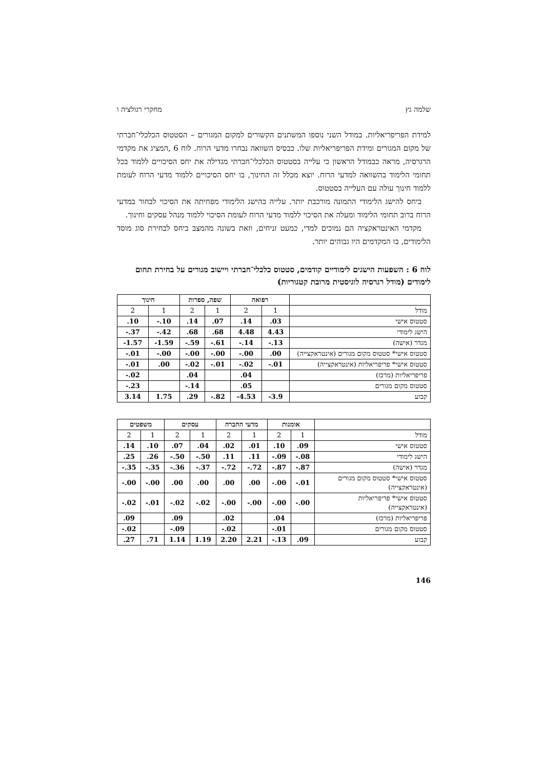שלמה גץ מחקרי רגולציה ו
למידת הפריפריאליות. במודל השני נוספו המשתנים הקשורים למקום המגורים – הסטטוס הכלכלי־חברתי של מקום המגורים ומידת הפריפריאליות שלו. כבסיס השוואה נבחרו מדעי הרוח. לוח 6 ,המציג את מקדמי הרגרסיה, מראה כבמודל הראשון כי עלייה בסטטוס הכלכלי־חברתי מגדילה את יחס הסיכויים ללמוד בכל תחומי הלימוד בהשוואה למדעי הרוח. יוצא מכלל זה החינוך, בו יחס הסיכויים ללמוד מדעי הרוח לעומת ללמוד חינוך עולה עם העלייה בסטטוס.
ביחס להישג הלימודי התמונה מורכבת יותר. עלייה בהישג הלימודי מפחיתה את הסיכוי לבחור במדעי הרוח ברוב תחומי הלימוד ומעלה את הסיכוי ללמוד מדעי הרוח לעומת הסיכוי ללמוד מנהל עסקים וחינוך.
מקדמי האינטראקציה הם נמוכים למדי, כמעט זניחים, וזאת בשונה מהמצב ביחס לבחירת סוג מוסד הלימודים, בו המקדמים היו גבוהים יותר.
לוח 6 : השפעות הישגים לימודיים קודמים, סטטוס כלכלי־חברתי ויישוב מגורים על בחירת תחום לימודים (מודל רגרסיה לוגיסטית מרובת קטגוריות)
| | רפואה | | שפה, ספרות | | חינוך | |
| --- | --- | --- | --- | --- | --- | --- |
| מודל | 1 | 2 | 1 | 2 | 1 | 2 |
| סטטוס אישי | .03 | .14 | .07 | .14 | -.10 | .10 |
| הישג לימודי | 4.43 | 4.48 | .68 | .68 | -.42 | -.37 |
| מגדר (אישה) | -.13 | -.14 | -.61 | -.59 | -1.59 | -1.57 |
| סטטוס אישי* סטטוס מקום מגורים (אינטראקצייה) | .00 | -.00 | -.00 | -.00 | -.00 | -.01 |
| סטטוס אישי* פריפריאליות (אינטראקצייה) | -.01 | -.02 | -.01 | -.02 | .00 | -.01 |
| פריפריאליות (מרכז) | | .04 | | .04 | | -.02 |
| סטטוס מקום מגורים | | .05 | | -.14 | | -.23 |
| קבוע | -3.9 | -4.53 | -.82 | .29 | 1.75 | 3.14 |
| | אומנות | | מדעי החברה | | עסקים | | משפטים | |
| --- | --- | --- | --- | --- | --- | --- | --- | --- |
| מודל | 1 | 2 | 1 | 2 | 1 | 2 | 1 | 2 |
| סטטוס אישי | .09 | .10 | .01 | .02 | .04 | .07 | .10 | .14 |
| הישג לימודי | -.08 | -.09 | .11 | .11 | -.50 | -.50 | .26 | .25 |
| מגדר (אישה) | -.87 | -.87 | -.72 | -.72 | -.37 | -.36 | -.35 | -.35 |
| סטטוס אישי* סטטוס מקום מגורים (אינטראקצייה) | -.01 | -.00 | .00 | .00 | .00 | .00 | -.00 | -.00 |
| סטטוס אישי* פריפריאליות (אינטראקצייה) | -.00 | -.00 | -.00 | -.00 | -.02 | -.02 | -.01 | -.02 |
| פריפריאליות (מרכז) | | .04 | | .02 | | .09 | | .09 |
| סטטוס מקום מגורים | | -.01 | | -.02 | | -.09 | | -.02 |
| קבוע | .09 | -.13 | 2.21 | 2.20 | 1.19 | 1.14 | .71 | .27 |
146